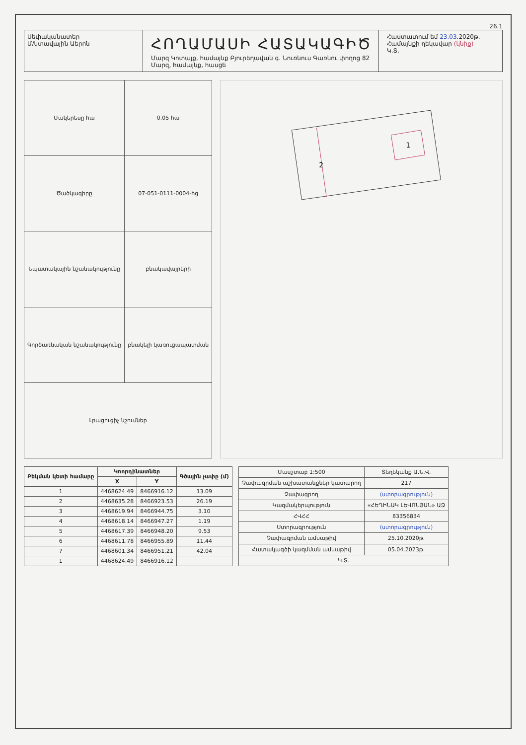26.1
Սեփականատեր
Մ/կտավային Աերոն
ՀՈՂԱՄԱՍԻ ՀԱՏԱԿԱԳԻԾ
Մարզ Կոտայք, համայնք Բյուրեղավան գ. Նուռնուս Գառնու փողոց 82
Մարզ, համայնք, հասցե
Հաստատում եմ 23.03.2020թ.
Համայնքի ղեկավար (կնիք)
Կ.Տ.
| Մակերեսը հա | 0.05 հա |
| Ծածկագիրը | 07-051-0111-0004-hg |
| Նպատակային նշանակությունը | բնակավայրերի |
| Գործառնական նշանակությունը | բնակելի կառուցապատման |
| Լրացուցիչ նշումներ | |
1
2
| Բեկման կետի համարը | Կոորդինատներ | | Գծային չափը (մ) |
| --- | --- | --- | --- |
| | X | Y | |
| 1 | 4468624.49 | 8466916.12 | 13.09 |
| 2 | 4468635.28 | 8466923.53 | 26.19 |
| 3 | 4468619.94 | 8466944.75 | 3.10 |
| 4 | 4468618.14 | 8466947.27 | 1.19 |
| 5 | 4468617.39 | 8466948.20 | 9.53 |
| 6 | 4468611.78 | 8466955.89 | 11.44 |
| 7 | 4468601.34 | 8466951.21 | 42.04 |
| 1 | 4468624.49 | 8466916.12 | |
| Մասշտաբ 1:500 | Տեղեկանք Ա.Ն.Վ. |
| Չափագրման աշխատանքներ կատարող | 217 |
| Չափագրող | (ստորագրություն) |
| Կազմակերպություն | «ՀԵՂԻՆԱԿ ԼԵՎՈՆՅԱՆ» ԱՁ |
| ՀՎՀՀ | 83356834 |
| Ստորագրություն | (ստորագրություն) |
| Չափագրման ամսաթիվ | 25.10.2020թ. |
| Հատակագծի կազմման ամսաթիվ | 05.04.2023թ. |
| Կ.Տ. | |